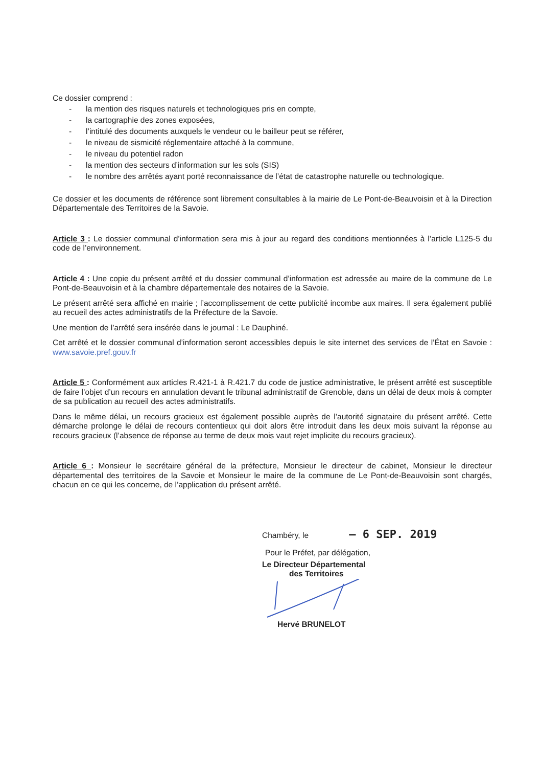Ce dossier comprend :
- la mention des risques naturels et technologiques pris en compte,
- la cartographie des zones exposées,
- l’intitulé des documents auxquels le vendeur ou le bailleur peut se référer,
- le niveau de sismicité réglementaire attaché à la commune,
- le niveau du potentiel radon
- la mention des secteurs d’information sur les sols (SIS)
- le nombre des arrêtés ayant porté reconnaissance de l’état de catastrophe naturelle ou technologique.
Ce dossier et les documents de référence sont librement consultables à la mairie de Le Pont-de-Beauvoisin et à la Direction Départementale des Territoires de la Savoie.
Article 3 : Le dossier communal d’information sera mis à jour au regard des conditions mentionnées à l’article L125-5 du code de l’environnement.
Article 4 : Une copie du présent arrêté et du dossier communal d’information est adressée au maire de la commune de Le Pont-de-Beauvoisin et à la chambre départementale des notaires de la Savoie.
Le présent arrêté sera affiché en mairie ; l’accomplissement de cette publicité incombe aux maires. Il sera également publié au recueil des actes administratifs de la Préfecture de la Savoie.
Une mention de l’arrêté sera insérée dans le journal : Le Dauphiné.
Cet arrêté et le dossier communal d’information seront accessibles depuis le site internet des services de l’État en Savoie : www.savoie.pref.gouv.fr
Article 5 : Conformément aux articles R.421-1 à R.421.7 du code de justice administrative, le présent arrêté est susceptible de faire l’objet d’un recours en annulation devant le tribunal administratif de Grenoble, dans un délai de deux mois à compter de sa publication au recueil des actes administratifs.
Dans le même délai, un recours gracieux est également possible auprès de l’autorité signataire du présent arrêté. Cette démarche prolonge le délai de recours contentieux qui doit alors être introduit dans les deux mois suivant la réponse au recours gracieux (l’absence de réponse au terme de deux mois vaut rejet implicite du recours gracieux).
Article 6 : Monsieur le secrétaire général de la préfecture, Monsieur le directeur de cabinet, Monsieur le directeur départemental des territoires de la Savoie et Monsieur le maire de la commune de Le Pont-de-Beauvoisin sont chargés, chacun en ce qui les concerne, de l’application du présent arrêté.
Chambéry, le – 6 SEP. 2019
Pour le Préfet, par délégation,
Le Directeur Départemental
des Territoires
Hervé BRUNELOT